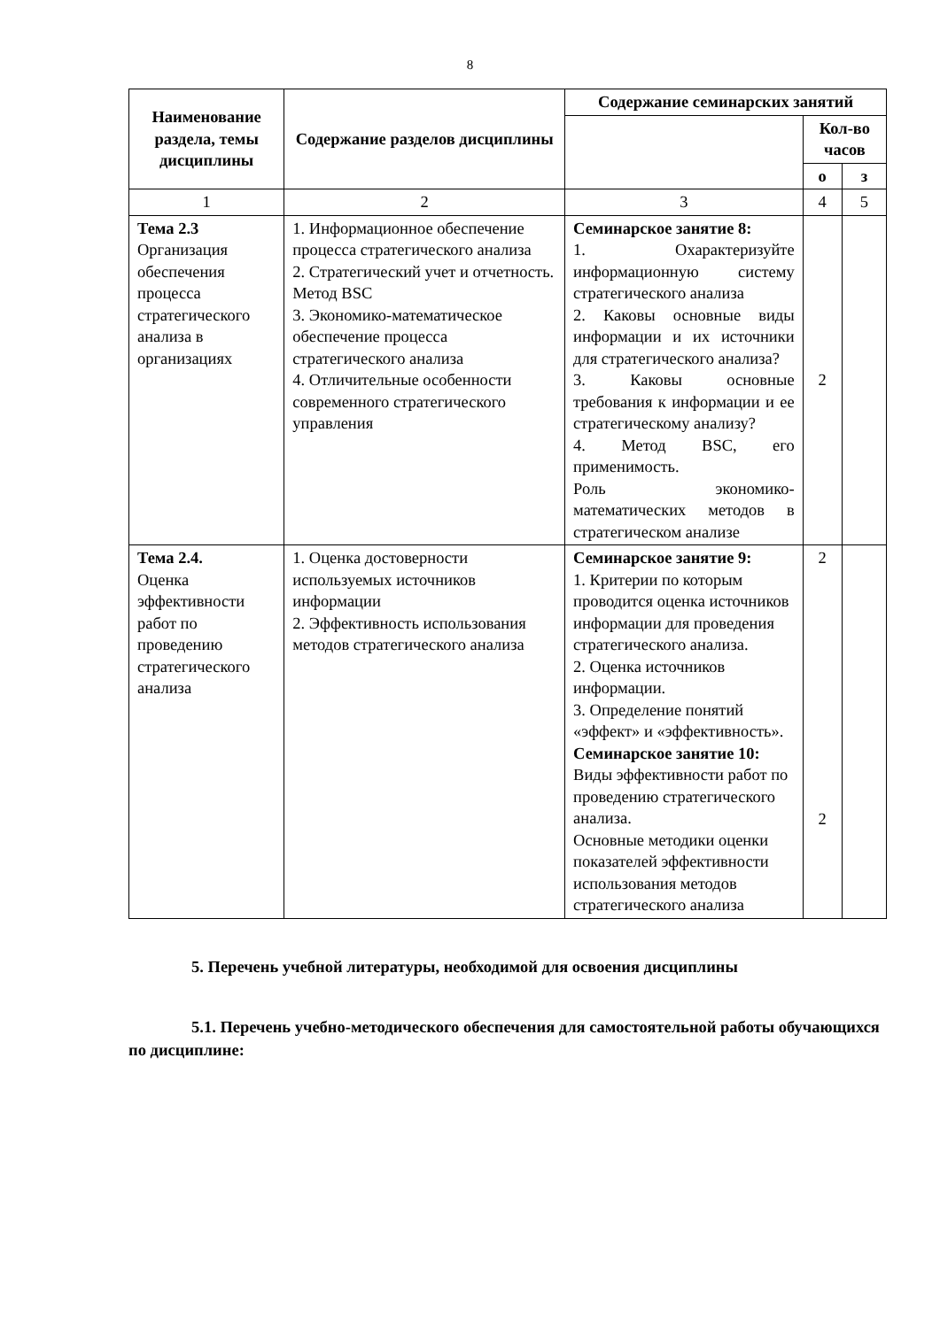8
| Наименование раздела, темы дисциплины | Содержание разделов дисциплины | Содержание семинарских занятий | | |
| --- | --- | --- | --- | --- |
| | | | Кол-во часов | |
| | | | о | з |
| 1 | 2 | 3 | 4 | 5 |
| Тема 2.3 Организация обеспечения процесса стратегического анализа в организациях | 1. Информационное обеспечение процесса стратегического анализа 2. Стратегический учет и отчетность. Метод BSC 3. Экономико-математическое обеспечение процесса стратегического анализа 4. Отличительные особенности современного стратегического управления | Семинарское занятие 8: 1. Охарактеризуйте информационную систему стратегического анализа 2. Каковы основные виды информации и их источники для стратегического анализа? 3. Каковы основные требования к информации и ее стратегическому анализу? 4. Метод BSC, его применимость. Роль экономико-математических методов в стратегическом анализе | 2 | |
| Тема 2.4. Оценка эффективности работ по проведению стратегического анализа | 1. Оценка достоверности используемых источников информации 2. Эффективность использования методов стратегического анализа | Семинарское занятие 9: 1. Критерии по которым проводится оценка источников информации для проведения стратегического анализа. 2. Оценка источников информации. 3. Определение понятий «эффект» и «эффективность». Семинарское занятие 10: Виды эффективности работ по проведению стратегического анализа. Основные методики оценки показателей эффективности использования методов стратегического анализа | 2 2 | |
5. Перечень учебной литературы, необходимой для освоения дисциплины
5.1. Перечень учебно-методического обеспечения для самостоятельной работы обучающихся по дисциплине: